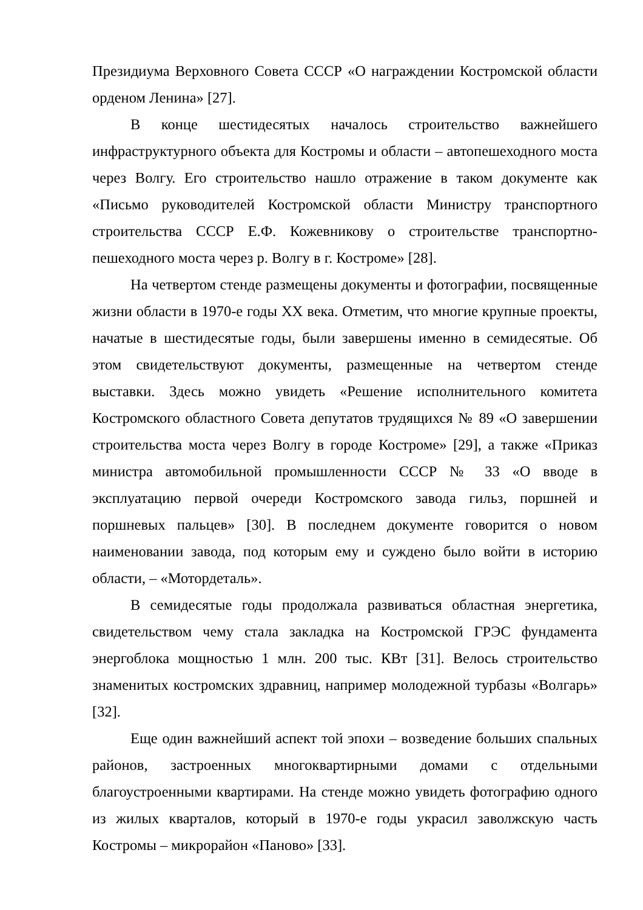Президиума Верховного Совета СССР «О награждении Костромской области орденом Ленина» [27].
В конце шестидесятых началось строительство важнейшего инфраструктурного объекта для Костромы и области – автопешеходного моста через Волгу. Его строительство нашло отражение в таком документе как «Письмо руководителей Костромской области Министру транспортного строительства СССР Е.Ф. Кожевникову о строительстве транспортно-пешеходного моста через р. Волгу в г. Костроме» [28].
На четвертом стенде размещены документы и фотографии, посвященные жизни области в 1970-е годы XX века. Отметим, что многие крупные проекты, начатые в шестидесятые годы, были завершены именно в семидесятые. Об этом свидетельствуют документы, размещенные на четвертом стенде выставки. Здесь можно увидеть «Решение исполнительного комитета Костромского областного Совета депутатов трудящихся № 89 «О завершении строительства моста через Волгу в городе Костроме» [29], а также «Приказ министра автомобильной промышленности СССР № 33 «О вводе в эксплуатацию первой очереди Костромского завода гильз, поршней и поршневых пальцев» [30]. В последнем документе говорится о новом наименовании завода, под которым ему и суждено было войти в историю области, – «Мотордеталь».
В семидесятые годы продолжала развиваться областная энергетика, свидетельством чему стала закладка на Костромской ГРЭС фундамента энергоблока мощностью 1 млн. 200 тыс. КВт [31]. Велось строительство знаменитых костромских здравниц, например молодежной турбазы «Волгарь» [32].
Еще один важнейший аспект той эпохи – возведение больших спальных районов, застроенных многоквартирными домами с отдельными благоустроенными квартирами. На стенде можно увидеть фотографию одного из жилых кварталов, который в 1970-е годы украсил заволжскую часть Костромы – микрорайон «Паново» [33].